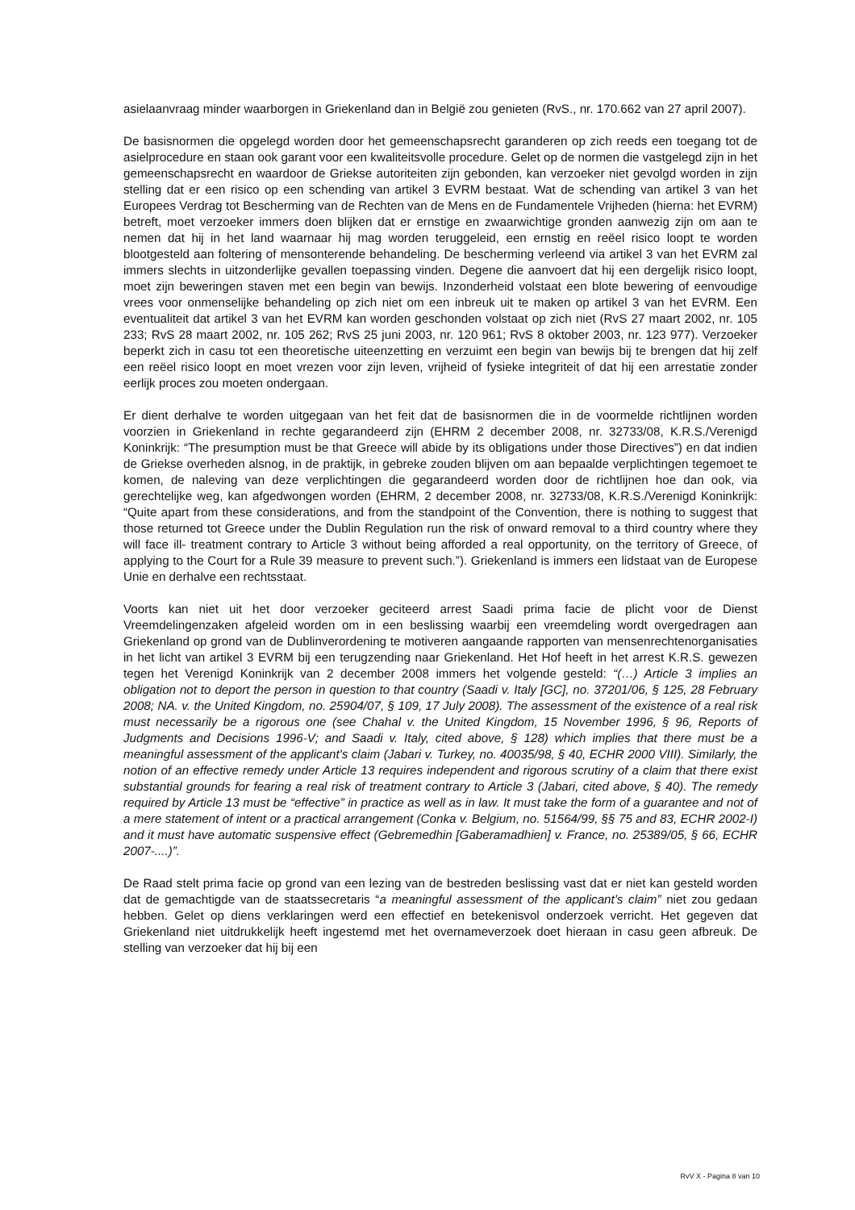asielaanvraag minder waarborgen in Griekenland dan in België zou genieten (RvS., nr. 170.662 van 27 april 2007).
De basisnormen die opgelegd worden door het gemeenschapsrecht garanderen op zich reeds een toegang tot de asielprocedure en staan ook garant voor een kwaliteitsvolle procedure. Gelet op de normen die vastgelegd zijn in het gemeenschapsrecht en waardoor de Griekse autoriteiten zijn gebonden, kan verzoeker niet gevolgd worden in zijn stelling dat er een risico op een schending van artikel 3 EVRM bestaat. Wat de schending van artikel 3 van het Europees Verdrag tot Bescherming van de Rechten van de Mens en de Fundamentele Vrijheden (hierna: het EVRM) betreft, moet verzoeker immers doen blijken dat er ernstige en zwaarwichtige gronden aanwezig zijn om aan te nemen dat hij in het land waarnaar hij mag worden teruggeleid, een ernstig en reëel risico loopt te worden blootgesteld aan foltering of mensonterende behandeling. De bescherming verleend via artikel 3 van het EVRM zal immers slechts in uitzonderlijke gevallen toepassing vinden. Degene die aanvoert dat hij een dergelijk risico loopt, moet zijn beweringen staven met een begin van bewijs. Inzonderheid volstaat een blote bewering of eenvoudige vrees voor onmenselijke behandeling op zich niet om een inbreuk uit te maken op artikel 3 van het EVRM. Een eventualiteit dat artikel 3 van het EVRM kan worden geschonden volstaat op zich niet (RvS 27 maart 2002, nr. 105 233; RvS 28 maart 2002, nr. 105 262; RvS 25 juni 2003, nr. 120 961; RvS 8 oktober 2003, nr. 123 977). Verzoeker beperkt zich in casu tot een theoretische uiteenzetting en verzuimt een begin van bewijs bij te brengen dat hij zelf een reëel risico loopt en moet vrezen voor zijn leven, vrijheid of fysieke integriteit of dat hij een arrestatie zonder eerlijk proces zou moeten ondergaan.
Er dient derhalve te worden uitgegaan van het feit dat de basisnormen die in de voormelde richtlijnen worden voorzien in Griekenland in rechte gegarandeerd zijn (EHRM 2 december 2008, nr. 32733/08, K.R.S./Verenigd Koninkrijk: “The presumption must be that Greece will abide by its obligations under those Directives”) en dat indien de Griekse overheden alsnog, in de praktijk, in gebreke zouden blijven om aan bepaalde verplichtingen tegemoet te komen, de naleving van deze verplichtingen die gegarandeerd worden door de richtlijnen hoe dan ook, via gerechtelijke weg, kan afgedwongen worden (EHRM, 2 december 2008, nr. 32733/08, K.R.S./Verenigd Koninkrijk: “Quite apart from these considerations, and from the standpoint of the Convention, there is nothing to suggest that those returned tot Greece under the Dublin Regulation run the risk of onward removal to a third country where they will face ill- treatment contrary to Article 3 without being afforded a real opportunity, on the territory of Greece, of applying to the Court for a Rule 39 measure to prevent such.”). Griekenland is immers een lidstaat van de Europese Unie en derhalve een rechtsstaat.
Voorts kan niet uit het door verzoeker geciteerd arrest Saadi prima facie de plicht voor de Dienst Vreemdelingenzaken afgeleid worden om in een beslissing waarbij een vreemdeling wordt overgedragen aan Griekenland op grond van de Dublinverordening te motiveren aangaande rapporten van mensenrechtenorganisaties in het licht van artikel 3 EVRM bij een terugzending naar Griekenland. Het Hof heeft in het arrest K.R.S. gewezen tegen het Verenigd Koninkrijk van 2 december 2008 immers het volgende gesteld: “(…) Article 3 implies an obligation not to deport the person in question to that country (Saadi v. Italy [GC], no. 37201/06, § 125, 28 February 2008; NA. v. the United Kingdom, no. 25904/07, § 109, 17 July 2008). The assessment of the existence of a real risk must necessarily be a rigorous one (see Chahal v. the United Kingdom, 15 November 1996, § 96, Reports of Judgments and Decisions 1996-V; and Saadi v. Italy, cited above, § 128) which implies that there must be a meaningful assessment of the applicant's claim (Jabari v. Turkey, no. 40035/98, § 40, ECHR 2000 VIII). Similarly, the notion of an effective remedy under Article 13 requires independent and rigorous scrutiny of a claim that there exist substantial grounds for fearing a real risk of treatment contrary to Article 3 (Jabari, cited above, § 40). The remedy required by Article 13 must be “effective” in practice as well as in law. It must take the form of a guarantee and not of a mere statement of intent or a practical arrangement (Conka v. Belgium, no. 51564/99, §§ 75 and 83, ECHR 2002-I) and it must have automatic suspensive effect (Gebremedhin [Gaberamadhien] v. France, no. 25389/05, § 66, ECHR 2007-....)”.
De Raad stelt prima facie op grond van een lezing van de bestreden beslissing vast dat er niet kan gesteld worden dat de gemachtigde van de staatssecretaris “a meaningful assessment of the applicant’s claim” niet zou gedaan hebben. Gelet op diens verklaringen werd een effectief en betekenisvol onderzoek verricht. Het gegeven dat Griekenland niet uitdrukkelijk heeft ingestemd met het overnameverzoek doet hieraan in casu geen afbreuk. De stelling van verzoeker dat hij bij een
RvV X - Pagina 8 van 10